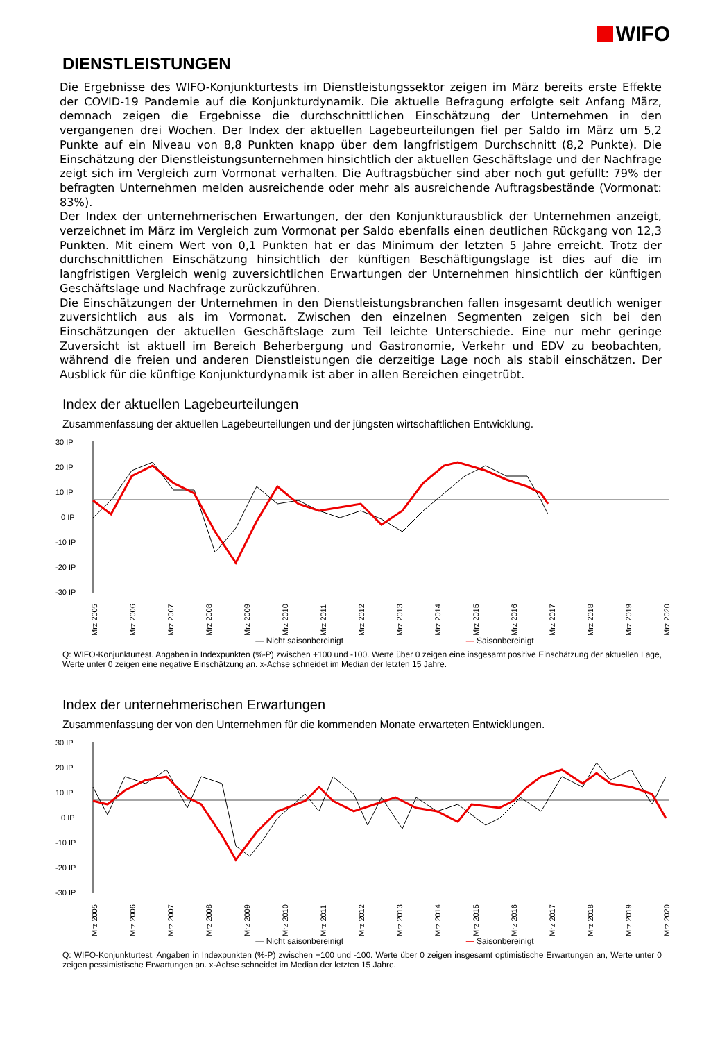WIFO
DIENSTLEISTUNGEN
Die Ergebnisse des WIFO-Konjunkturtests im Dienstleistungssektor zeigen im März bereits erste Effekte der COVID-19 Pandemie auf die Konjunkturdynamik. Die aktuelle Befragung erfolgte seit Anfang März, demnach zeigen die Ergebnisse die durchschnittlichen Einschätzung der Unternehmen in den vergangenen drei Wochen. Der Index der aktuellen Lagebeurteilungen fiel per Saldo im März um 5,2 Punkte auf ein Niveau von 8,8 Punkten knapp über dem langfristigem Durchschnitt (8,2 Punkte). Die Einschätzung der Dienstleistungsunternehmen hinsichtlich der aktuellen Geschäftslage und der Nachfrage zeigt sich im Vergleich zum Vormonat verhalten. Die Auftragsbücher sind aber noch gut gefüllt: 79% der befragten Unternehmen melden ausreichende oder mehr als ausreichende Auftragsbestände (Vormonat: 83%).
Der Index der unternehmerischen Erwartungen, der den Konjunkturausblick der Unternehmen anzeigt, verzeichnet im März im Vergleich zum Vormonat per Saldo ebenfalls einen deutlichen Rückgang von 12,3 Punkten. Mit einem Wert von 0,1 Punkten hat er das Minimum der letzten 5 Jahre erreicht. Trotz der durchschnittlichen Einschätzung hinsichtlich der künftigen Beschäftigungslage ist dies auf die im langfristigen Vergleich wenig zuversichtlichen Erwartungen der Unternehmen hinsichtlich der künftigen Geschäftslage und Nachfrage zurückzuführen.
Die Einschätzungen der Unternehmen in den Dienstleistungsbranchen fallen insgesamt deutlich weniger zuversichtlich aus als im Vormonat. Zwischen den einzelnen Segmenten zeigen sich bei den Einschätzungen der aktuellen Geschäftslage zum Teil leichte Unterschiede. Eine nur mehr geringe Zuversicht ist aktuell im Bereich Beherbergung und Gastronomie, Verkehr und EDV zu beobachten, während die freien und anderen Dienstleistungen die derzeitige Lage noch als stabil einschätzen. Der Ausblick für die künftige Konjunkturdynamik ist aber in allen Bereichen eingetrübt.
Index der aktuellen Lagebeurteilungen
Zusammenfassung der aktuellen Lagebeurteilungen und der jüngsten wirtschaftlichen Entwicklung.
30 IP
20 IP
10 IP
0 IP
-10 IP
-20 IP
-30 IP
Mrz 2005
Mrz 2006
Mrz 2007
Mrz 2008
Mrz 2009
Mrz 2010
Mrz 2011
Mrz 2012
Mrz 2013
Mrz 2014
Mrz 2015
Mrz 2016
Mrz 2017
Mrz 2018
Mrz 2019
Mrz 2020
— Nicht saisonbereinigt — Saisonbereinigt
Q: WIFO-Konjunkturtest. Angaben in Indexpunkten (%-P) zwischen +100 und -100. Werte über 0 zeigen eine insgesamt positive Einschätzung der aktuellen Lage, Werte unter 0 zeigen eine negative Einschätzung an. x-Achse schneidet im Median der letzten 15 Jahre.
Index der unternehmerischen Erwartungen
Zusammenfassung der von den Unternehmen für die kommenden Monate erwarteten Entwicklungen.
30 IP
20 IP
10 IP
0 IP
-10 IP
-20 IP
-30 IP
Mrz 2005
Mrz 2006
Mrz 2007
Mrz 2008
Mrz 2009
Mrz 2010
Mrz 2011
Mrz 2012
Mrz 2013
Mrz 2014
Mrz 2015
Mrz 2016
Mrz 2017
Mrz 2018
Mrz 2019
Mrz 2020
— Nicht saisonbereinigt — Saisonbereinigt
Q: WIFO-Konjunkturtest. Angaben in Indexpunkten (%-P) zwischen +100 und -100. Werte über 0 zeigen insgesamt optimistische Erwartungen an, Werte unter 0 zeigen pessimistische Erwartungen an. x-Achse schneidet im Median der letzten 15 Jahre.